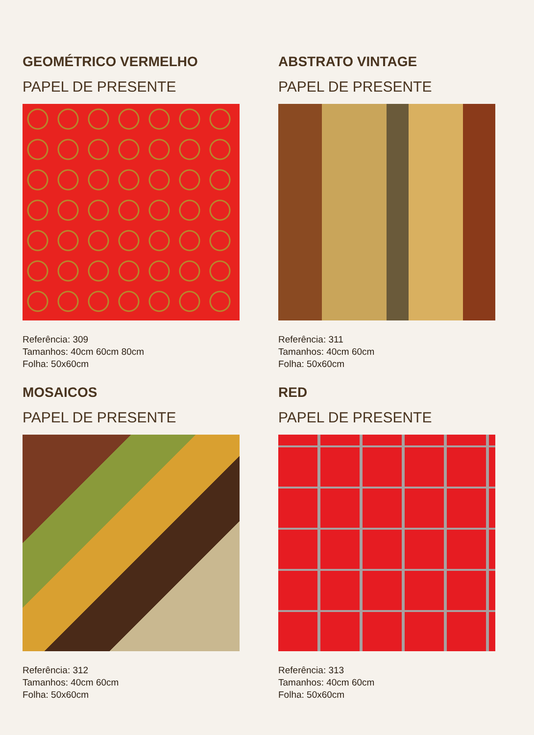GEOMÉTRICO VERMELHO
PAPEL DE PRESENTE
Referência: 309
Tamanhos: 40cm 60cm 80cm
Folha: 50x60cm
ABSTRATO VINTAGE
PAPEL DE PRESENTE
Referência: 311
Tamanhos: 40cm 60cm
Folha: 50x60cm
MOSAICOS
PAPEL DE PRESENTE
Referência: 312
Tamanhos: 40cm 60cm
Folha: 50x60cm
RED
PAPEL DE PRESENTE
Referência: 313
Tamanhos: 40cm 60cm
Folha: 50x60cm